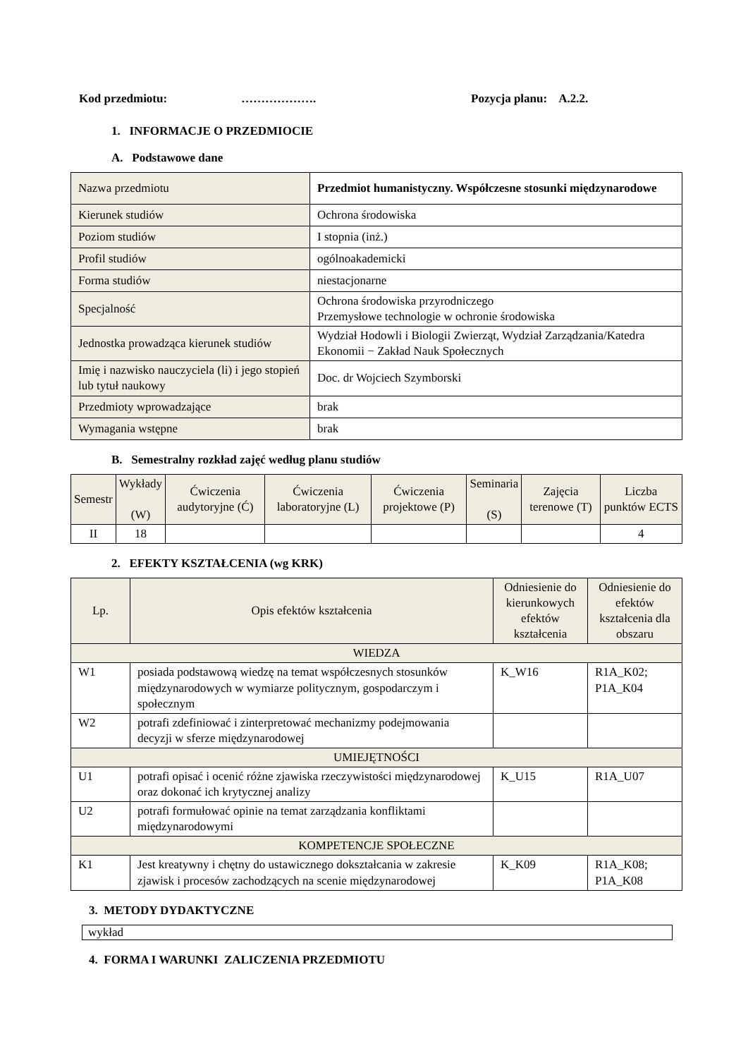Kod przedmiotu: ………………. Pozycja planu: A.2.2.
1. INFORMACJE O PRZEDMIOCIE
A. Podstawowe dane
| Nazwa przedmiotu | Przedmiot humanistyczny. Współczesne stosunki międzynarodowe |
| Kierunek studiów | Ochrona środowiska |
| Poziom studiów | I stopnia (inż.) |
| Profil studiów | ogólnoakademicki |
| Forma studiów | niestacjonarne |
| Specjalność | Ochrona środowiska przyrodniczego Przemysłowe technologie w ochronie środowiska |
| Jednostka prowadząca kierunek studiów | Wydział Hodowli i Biologii Zwierząt, Wydział Zarządzania/Katedra Ekonomii − Zakład Nauk Społecznych |
| Imię i nazwisko nauczyciela (li) i jego stopień lub tytuł naukowy | Doc. dr Wojciech Szymborski |
| Przedmioty wprowadzające | brak |
| Wymagania wstępne | brak |
B. Semestralny rozkład zajęć według planu studiów
| Semestr | Wykłady (W) | Ćwiczenia audytoryjne (Ć) | Ćwiczenia laboratoryjne (L) | Ćwiczenia projektowe (P) | Seminaria (S) | Zajęcia terenowe (T) | Liczba punktów ECTS |
| --- | --- | --- | --- | --- | --- | --- | --- |
| II | 18 | | | | | | 4 |
2. EFEKTY KSZTAŁCENIA (wg KRK)
| Lp. | Opis efektów kształcenia | Odniesienie do kierunkowych efektów kształcenia | Odniesienie do efektów kształcenia dla obszaru |
| --- | --- | --- | --- |
| WIEDZA | | | |
| W1 | posiada podstawową wiedzę na temat współczesnych stosunków międzynarodowych w wymiarze politycznym, gospodarczym i społecznym | K_W16 | R1A_K02; P1A_K04 |
| W2 | potrafi zdefiniować i zinterpretować mechanizmy podejmowania decyzji w sferze międzynarodowej | | |
| UMIEJĘTNOŚCI | | | |
| U1 | potrafi opisać i ocenić różne zjawiska rzeczywistości międzynarodowej oraz dokonać ich krytycznej analizy | K_U15 | R1A_U07 |
| U2 | potrafi formułować opinie na temat zarządzania konfliktami międzynarodowymi | | |
| KOMPETENCJE SPOŁECZNE | | | |
| K1 | Jest kreatywny i chętny do ustawicznego dokształcania w zakresie zjawisk i procesów zachodzących na scenie międzynarodowej | K_K09 | R1A_K08; P1A_K08 |
3. METODY DYDAKTYCZNE
wykład
4. FORMA I WARUNKI ZALICZENIA PRZEDMIOTU